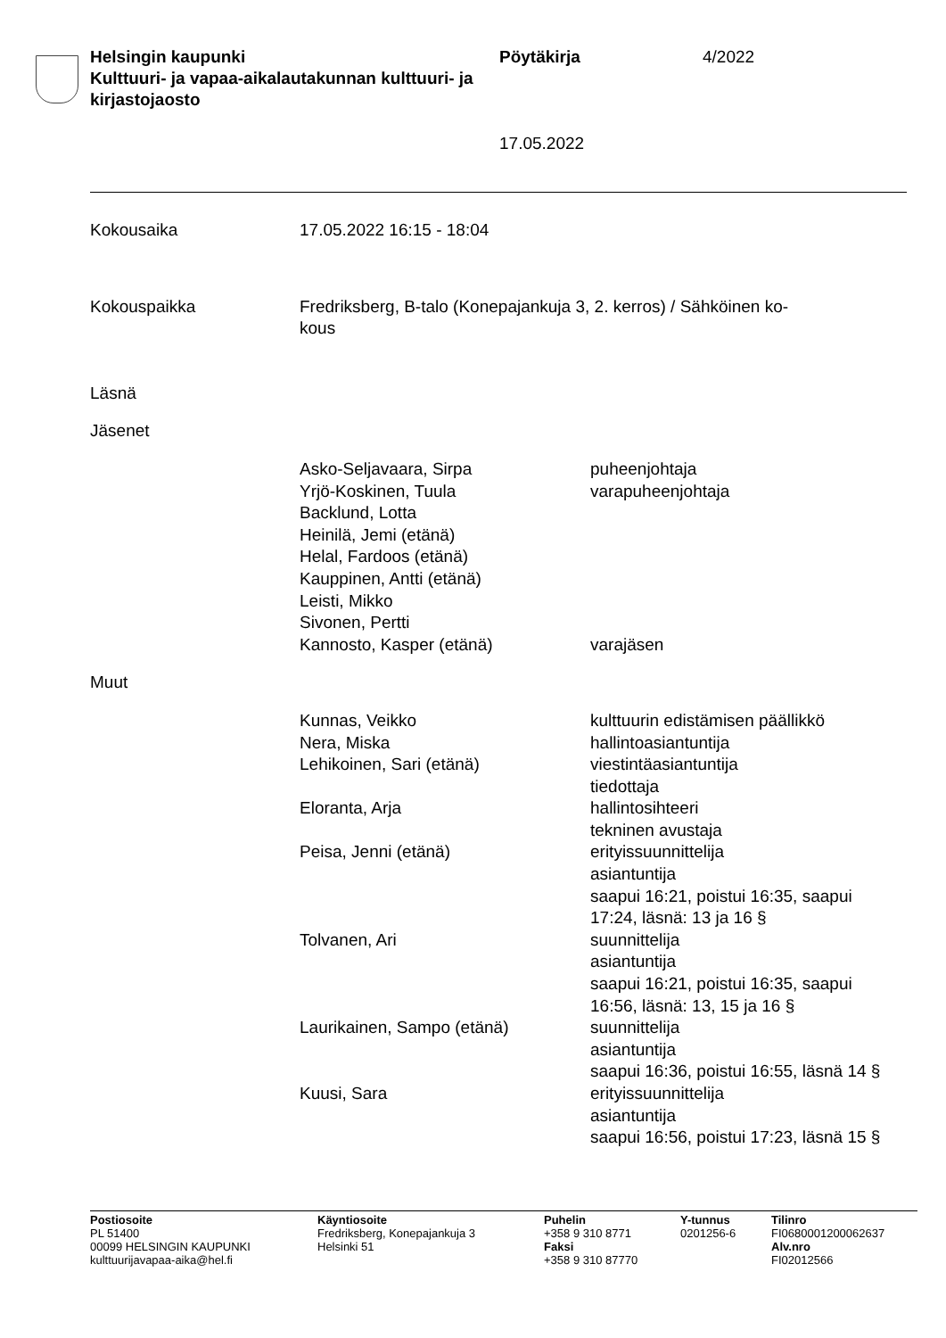Helsingin kaupunki
Kulttuuri- ja vapaa-aikalautakunnan kulttuuri- ja kirjastojaosto
Pöytäkirja 4/2022
17.05.2022
Kokousaika 17.05.2022 16:15 - 18:04
Kokouspaikka Fredriksberg, B-talo (Konepajankuja 3, 2. kerros) / Sähköinen ko-
kous
Läsnä
Jäsenet
Asko-Seljavaara, Sirpa puheenjohtaja
Yrjö-Koskinen, Tuula varapuheenjohtaja
Backlund, Lotta
Heinilä, Jemi (etänä)
Helal, Fardoos (etänä)
Kauppinen, Antti (etänä)
Leisti, Mikko
Sivonen, Pertti
Kannosto, Kasper (etänä) varajäsen
Muut
Kunnas, Veikko kulttuurin edistämisen päällikkö
Nera, Miska hallintoasiantuntija
Lehikoinen, Sari (etänä) viestintäasiantuntija
tiedottaja
Eloranta, Arja hallintosihteeri
tekninen avustaja
Peisa, Jenni (etänä) erityissuunnittelija
asiantuntija
saapui 16:21, poistui 16:35, saapui 17:24, läsnä: 13 ja 16 §
Tolvanen, Ari suunnittelija
asiantuntija
saapui 16:21, poistui 16:35, saapui 16:56, läsnä: 13, 15 ja 16 §
Laurikainen, Sampo (etänä) suunnittelija
asiantuntija
saapui 16:36, poistui 16:55, läsnä 14 §
Kuusi, Sara erityissuunnittelija
asiantuntija
saapui 16:56, poistui 17:23, läsnä 15 §
Postiosoite
PL 51400
00099 HELSINGIN KAUPUNKI
kulttuurijavapaa-aika@hel.fi
Käyntiosoite
Fredriksberg, Konepajankuja 3
Helsinki 51
Puhelin
+358 9 310 8771
Faksi
+358 9 310 87770
Y-tunnus
0201256-6
Tilinro
FI0680001200062637
Alv.nro
FI02012566